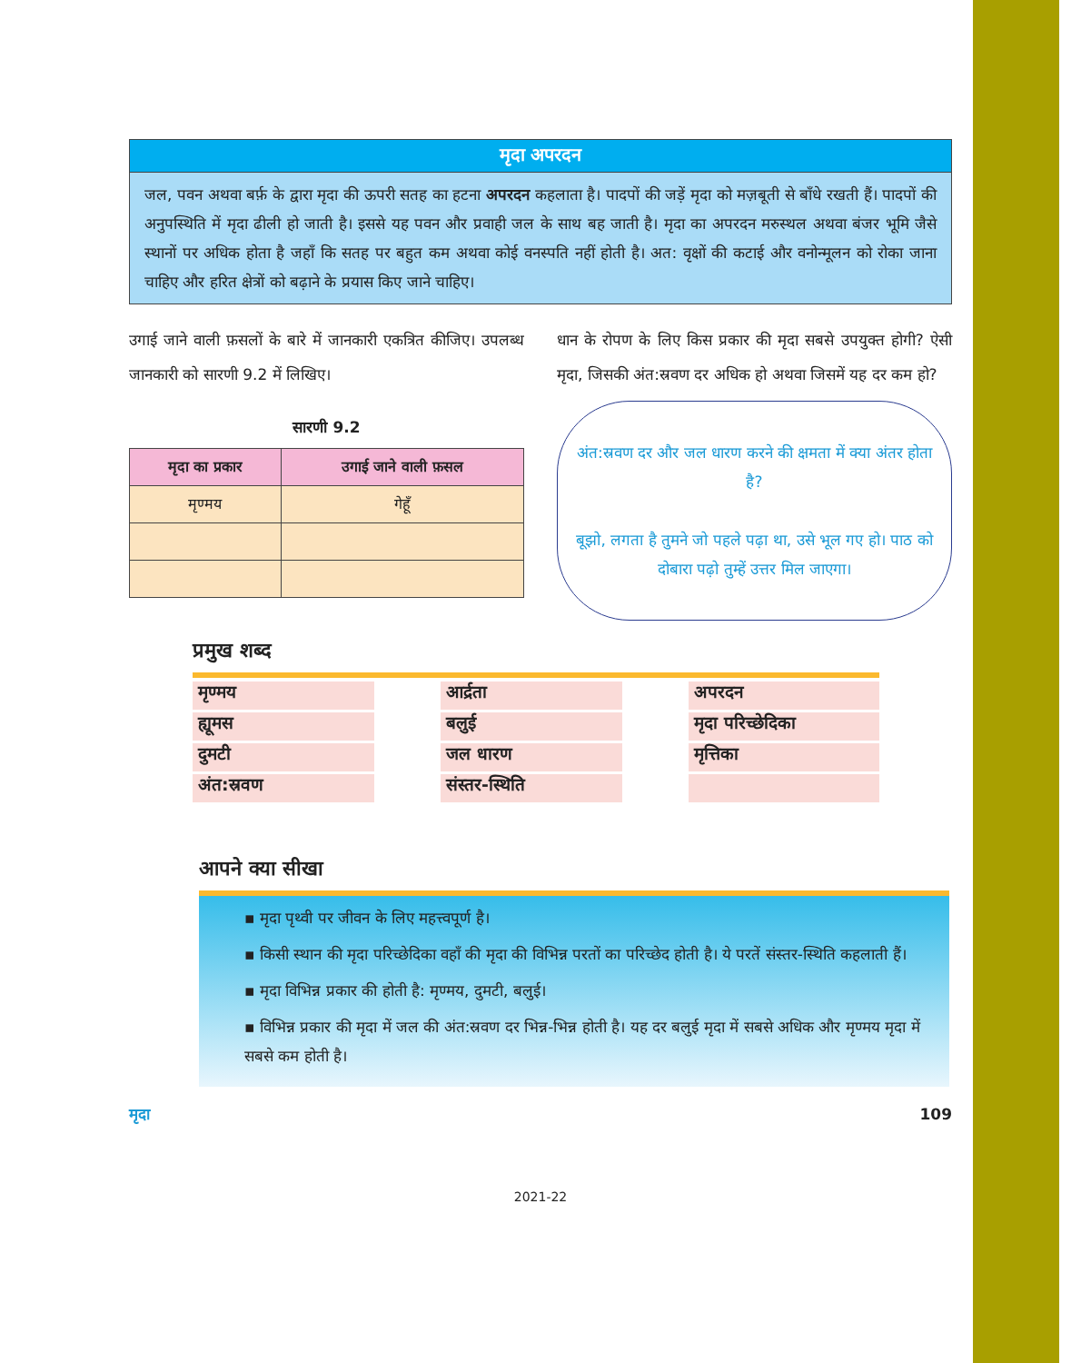मृदा अपरदन
जल, पवन अथवा बर्फ़ के द्वारा मृदा की ऊपरी सतह का हटना अपरदन कहलाता है। पादपों की जड़ें मृदा को मज़बूती से बाँधे रखती हैं। पादपों की अनुपस्थिति में मृदा ढीली हो जाती है। इससे यह पवन और प्रवाही जल के साथ बह जाती है। मृदा का अपरदन मरुस्थल अथवा बंजर भूमि जैसे स्थानों पर अधिक होता है जहाँ कि सतह पर बहुत कम अथवा कोई वनस्पति नहीं होती है। अत: वृक्षों की कटाई और वनोन्मूलन को रोका जाना चाहिए और हरित क्षेत्रों को बढ़ाने के प्रयास किए जाने चाहिए।
उगाई जाने वाली फ़सलों के बारे में जानकारी एकत्रित कीजिए। उपलब्ध जानकारी को सारणी 9.2 में लिखिए।
सारणी 9.2
| मृदा का प्रकार | उगाई जाने वाली फ़सल |
| --- | --- |
| मृण्मय | गेहूँ |
धान के रोपण के लिए किस प्रकार की मृदा सबसे उपयुक्त होगी? ऐसी मृदा, जिसकी अंत:स्रवण दर अधिक हो अथवा जिसमें यह दर कम हो?
अंत:स्रवण दर और जल धारण करने की क्षमता में क्या अंतर होता है?
बूझो, लगता है तुमने जो पहले पढ़ा था, उसे भूल गए हो। पाठ को दोबारा पढ़ो तुम्हें उत्तर मिल जाएगा।
प्रमुख शब्द
मृण्मय
आर्द्रता
अपरदन
ह्यूमस
बलुई
मृदा परिच्छेदिका
दुमटी
जल धारण
मृत्तिका
अंत:स्रवण
संस्तर-स्थिति
आपने क्या सीखा
▪ मृदा पृथ्वी पर जीवन के लिए महत्त्वपूर्ण है।
▪ किसी स्थान की मृदा परिच्छेदिका वहाँ की मृदा की विभिन्न परतों का परिच्छेद होती है। ये परतें संस्तर-स्थिति कहलाती हैं।
▪ मृदा विभिन्न प्रकार की होती है: मृण्मय, दुमटी, बलुई।
▪ विभिन्न प्रकार की मृदा में जल की अंत:स्रवण दर भिन्न-भिन्न होती है। यह दर बलुई मृदा में सबसे अधिक और मृण्मय मृदा में सबसे कम होती है।
मृदा 109
2021-22